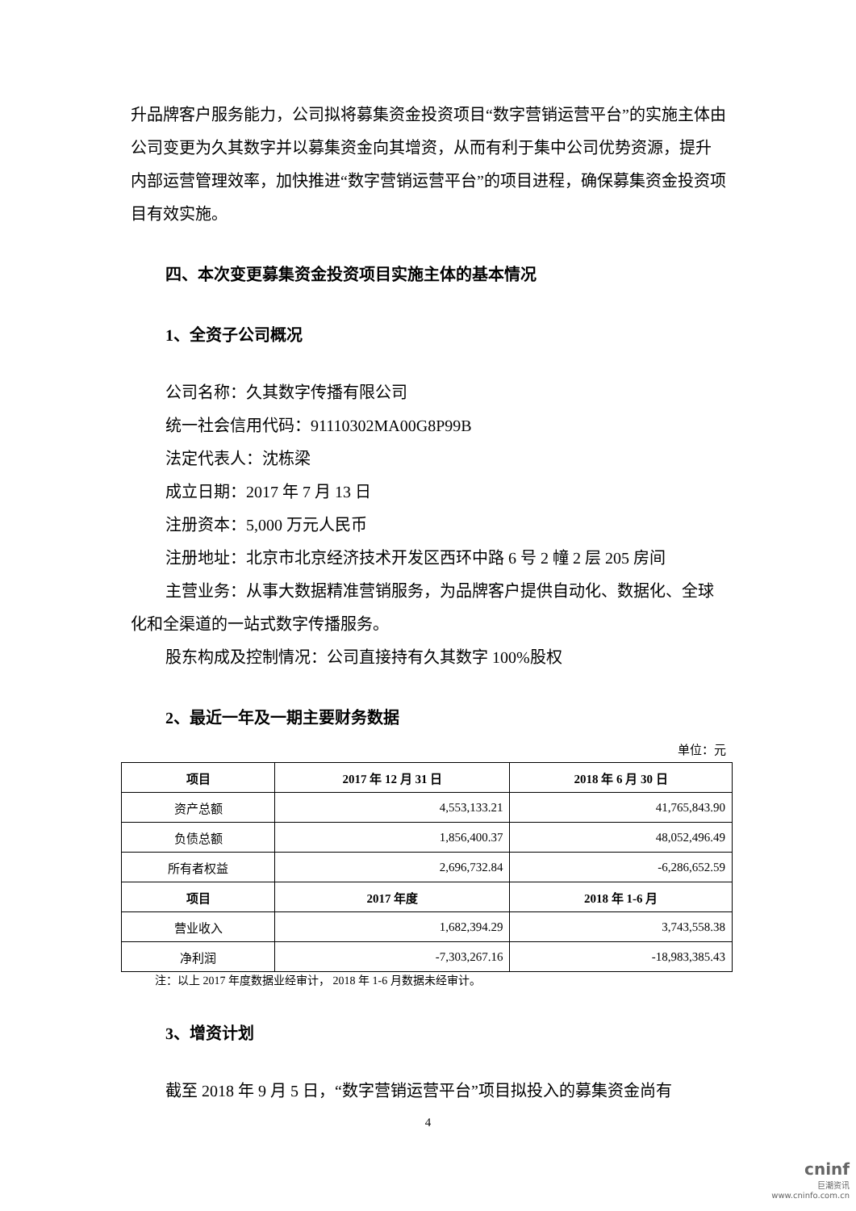升品牌客户服务能力，公司拟将募集资金投资项目“数字营销运营平台”的实施主体由公司变更为久其数字并以募集资金向其增资，从而有利于集中公司优势资源，提升内部运营管理效率，加快推进“数字营销运营平台”的项目进程，确保募集资金投资项目有效实施。
四、本次变更募集资金投资项目实施主体的基本情况
1、全资子公司概况
公司名称：久其数字传播有限公司
统一社会信用代码：91110302MA00G8P99B
法定代表人：沈栋梁
成立日期：2017 年 7 月 13 日
注册资本：5,000 万元人民币
注册地址：北京市北京经济技术开发区西环中路 6 号 2 幢 2 层 205 房间
主营业务：从事大数据精准营销服务，为品牌客户提供自动化、数据化、全球化和全渠道的一站式数字传播服务。
股东构成及控制情况：公司直接持有久其数字 100%股权
2、最近一年及一期主要财务数据
单位：元
| 项目 | 2017 年 12 月 31 日 | 2018 年 6 月 30 日 |
| --- | --- | --- |
| 资产总额 | 4,553,133.21 | 41,765,843.90 |
| 负债总额 | 1,856,400.37 | 48,052,496.49 |
| 所有者权益 | 2,696,732.84 | -6,286,652.59 |
| 项目 | 2017 年度 | 2018 年 1-6 月 |
| 营业收入 | 1,682,394.29 | 3,743,558.38 |
| 净利润 | -7,303,267.16 | -18,983,385.43 |
注：以上 2017 年度数据业经审计， 2018 年 1-6 月数据未经审计。
3、增资计划
截至 2018 年 9 月 5 日，“数字营销运营平台”项目拟投入的募集资金尚有
4
cninf
巨潮资讯
www.cninfo.com.cn